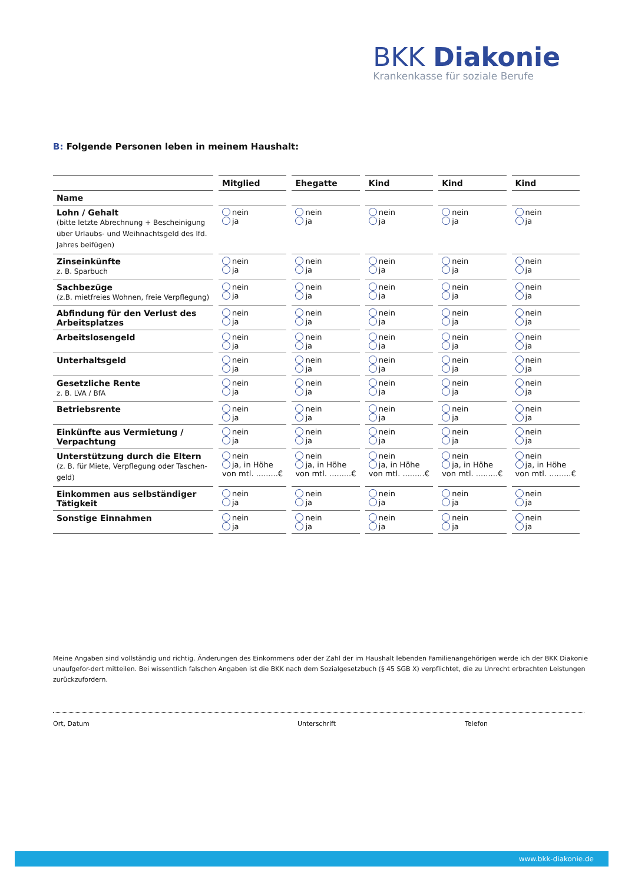BKK Diakonie
Krankenkasse für soziale Berufe
B: Folgende Personen leben in meinem Haushalt:
| | Mitglied | Ehegatte | Kind | Kind | Kind |
| --- | --- | --- | --- | --- | --- |
| Name | | | | | |
| Lohn / Gehalt (bitte letzte Abrechnung + Bescheinigung über Urlaubs- und Weihnachtsgeld des lfd. Jahres beifügen) | nein ja | nein ja | nein ja | nein ja | nein ja |
| Zinseinkünfte z. B. Sparbuch | nein ja | nein ja | nein ja | nein ja | nein ja |
| Sachbezüge (z.B. mietfreies Wohnen, freie Verpflegung) | nein ja | nein ja | nein ja | nein ja | nein ja |
| Abfindung für den Verlust des Arbeitsplatzes | nein ja | nein ja | nein ja | nein ja | nein ja |
| Arbeitslosengeld | nein ja | nein ja | nein ja | nein ja | nein ja |
| Unterhaltsgeld | nein ja | nein ja | nein ja | nein ja | nein ja |
| Gesetzliche Rente z. B. LVA / BfA | nein ja | nein ja | nein ja | nein ja | nein ja |
| Betriebsrente | nein ja | nein ja | nein ja | nein ja | nein ja |
| Einkünfte aus Vermietung / Verpachtung | nein ja | nein ja | nein ja | nein ja | nein ja |
| Unterstützung durch die Eltern (z. B. für Miete, Verpflegung oder Taschen-geld) | nein ja, in Höhe von mtl. .........€ | nein ja, in Höhe von mtl. .........€ | nein ja, in Höhe von mtl. .........€ | nein ja, in Höhe von mtl. .........€ | nein ja, in Höhe von mtl. .........€ |
| Einkommen aus selbständiger Tätigkeit | nein ja | nein ja | nein ja | nein ja | nein ja |
| Sonstige Einnahmen | nein ja | nein ja | nein ja | nein ja | nein ja |
Meine Angaben sind vollständig und richtig. Änderungen des Einkommens oder der Zahl der im Haushalt lebenden Familienangehörigen werde ich der BKK Diakonie unaufgefor-dert mitteilen. Bei wissentlich falschen Angaben ist die BKK nach dem Sozialgesetzbuch (§ 45 SGB X) verpflichtet, die zu Unrecht erbrachten Leistungen zurückzufordern.
Ort, Datum Unterschrift Telefon
www.bkk-diakonie.de